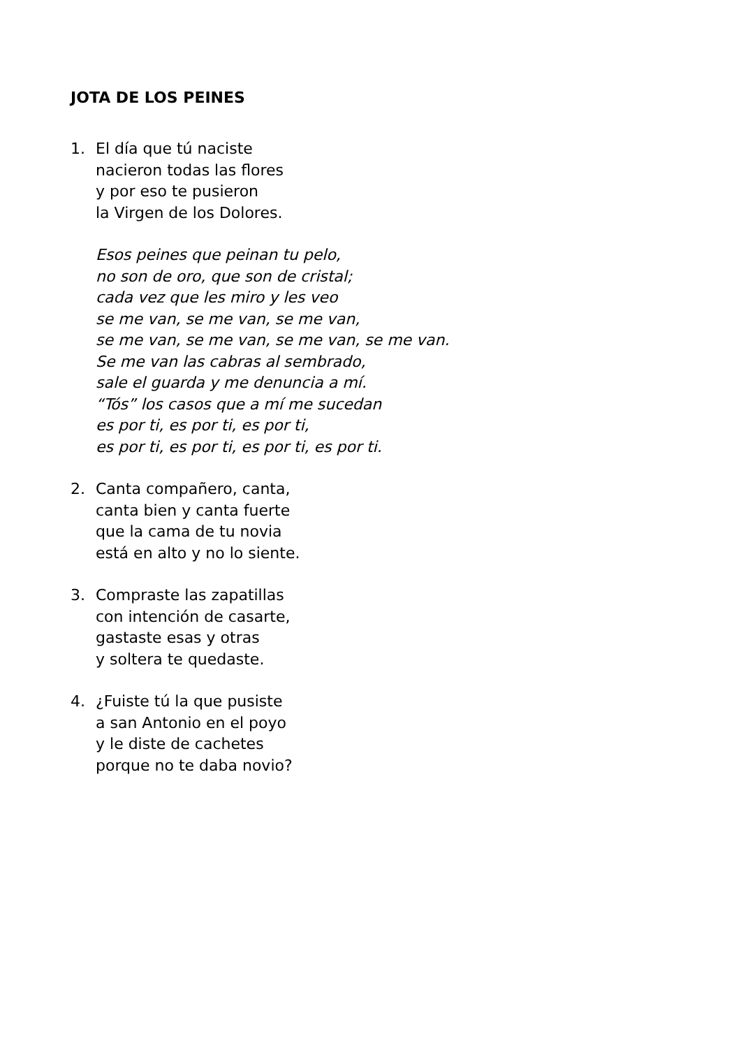JOTA DE LOS PEINES
1. El día que tú naciste
nacieron todas las flores
y por eso te pusieron
la Virgen de los Dolores.
Esos peines que peinan tu pelo,
no son de oro, que son de cristal;
cada vez que les miro y les veo
se me van, se me van, se me van,
se me van, se me van, se me van, se me van.
Se me van las cabras al sembrado,
sale el guarda y me denuncia a mí.
“Tós” los casos que a mí me sucedan
es por ti, es por ti, es por ti,
es por ti, es por ti, es por ti, es por ti.
2. Canta compañero, canta,
canta bien y canta fuerte
que la cama de tu novia
está en alto y no lo siente.
3. Compraste las zapatillas
con intención de casarte,
gastaste esas y otras
y soltera te quedaste.
4. ¿Fuiste tú la que pusiste
a san Antonio en el poyo
y le diste de cachetes
porque no te daba novio?